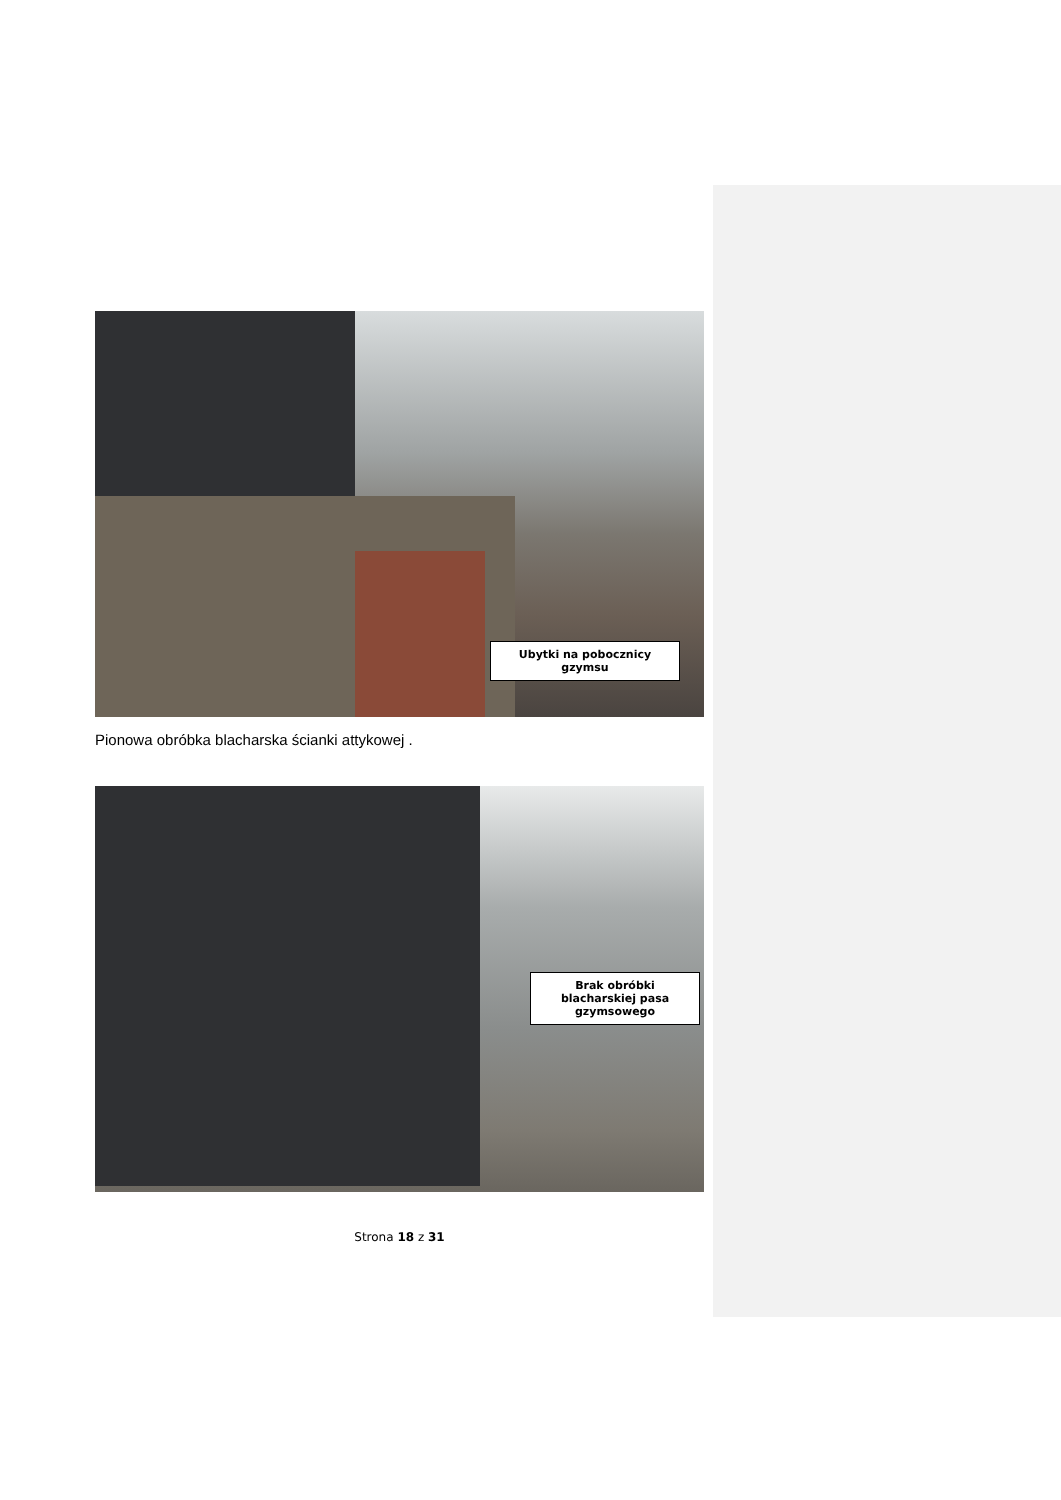Ubytki na pobocznicy gzymsu
Pionowa obróbka blacharska ścianki attykowej .
Brak obróbki blacharskiej pasa gzymsowego
Strona 18 z 31